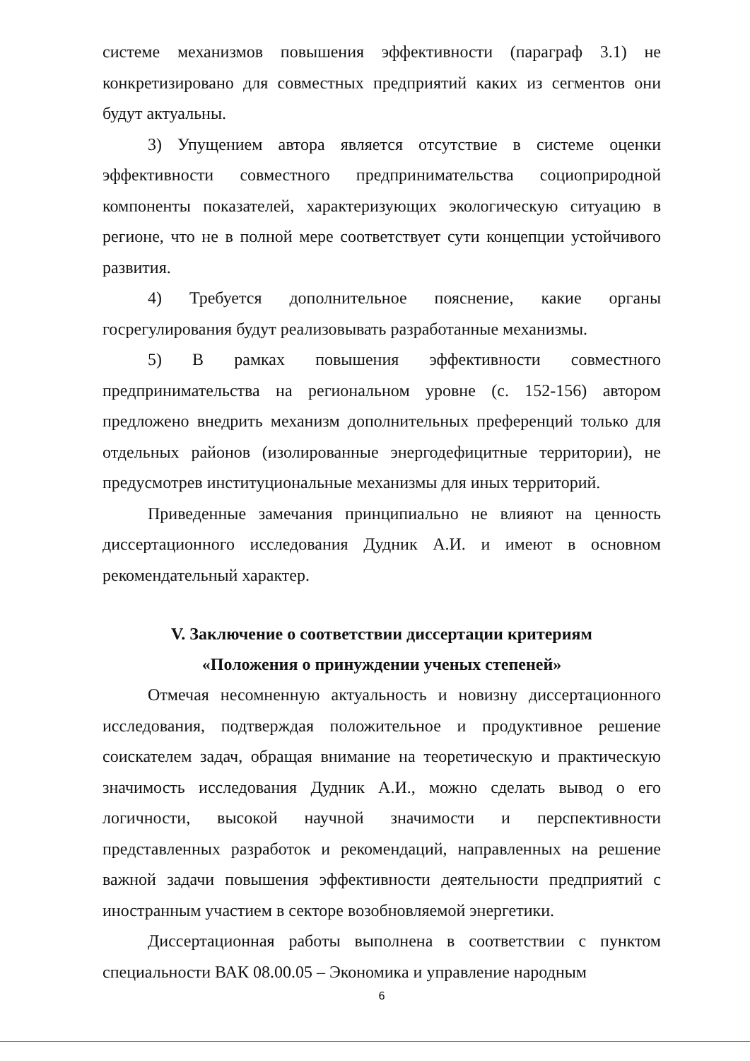системе механизмов повышения эффективности (параграф 3.1) не конкретизировано для совместных предприятий каких из сегментов они будут актуальны.
3) Упущением автора является отсутствие в системе оценки эффективности совместного предпринимательства социоприродной компоненты показателей, характеризующих экологическую ситуацию в регионе, что не в полной мере соответствует сути концепции устойчивого развития.
4) Требуется дополнительное пояснение, какие органы госрегулирования будут реализовывать разработанные механизмы.
5) В рамках повышения эффективности совместного предпринимательства на региональном уровне (с. 152-156) автором предложено внедрить механизм дополнительных преференций только для отдельных районов (изолированные энергодефицитные территории), не предусмотрев институциональные механизмы для иных территорий.
Приведенные замечания принципиально не влияют на ценность диссертационного исследования Дудник А.И. и имеют в основном рекомендательный характер.
V. Заключение о соответствии диссертации критериям
«Положения о принуждении ученых степеней»
Отмечая несомненную актуальность и новизну диссертационного исследования, подтверждая положительное и продуктивное решение соискателем задач, обращая внимание на теоретическую и практическую значимость исследования Дудник А.И., можно сделать вывод о его логичности, высокой научной значимости и перспективности представленных разработок и рекомендаций, направленных на решение важной задачи повышения эффективности деятельности предприятий с иностранным участием в секторе возобновляемой энергетики.
Диссертационная работы выполнена в соответствии с пунктом специальности ВАК 08.00.05 – Экономика и управление народным
6